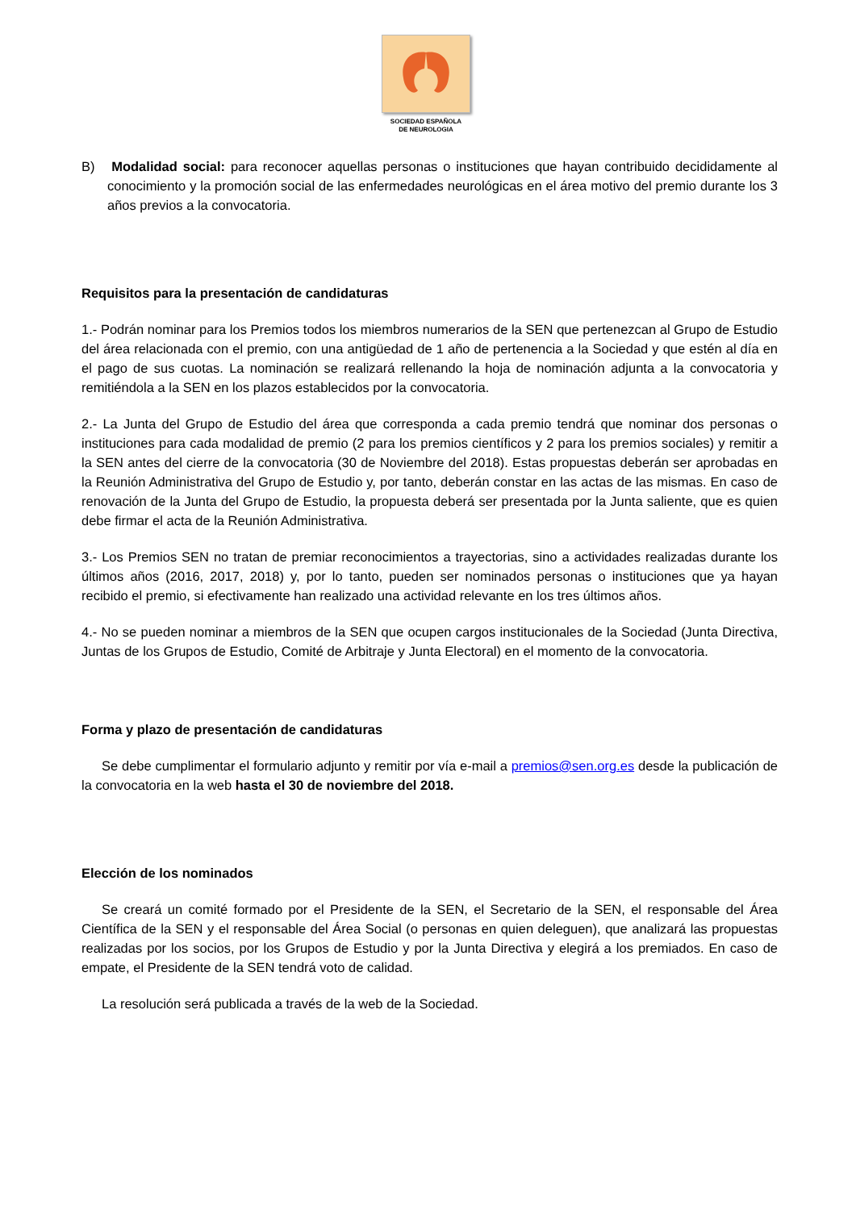SOCIEDAD ESPAÑOLA
DE NEUROLOGIA
B) Modalidad social: para reconocer aquellas personas o instituciones que hayan contribuido decididamente al conocimiento y la promoción social de las enfermedades neurológicas en el área motivo del premio durante los 3 años previos a la convocatoria.
Requisitos para la presentación de candidaturas
1.- Podrán nominar para los Premios todos los miembros numerarios de la SEN que pertenezcan al Grupo de Estudio del área relacionada con el premio, con una antigüedad de 1 año de pertenencia a la Sociedad y que estén al día en el pago de sus cuotas. La nominación se realizará rellenando la hoja de nominación adjunta a la convocatoria y remitiéndola a la SEN en los plazos establecidos por la convocatoria.
2.- La Junta del Grupo de Estudio del área que corresponda a cada premio tendrá que nominar dos personas o instituciones para cada modalidad de premio (2 para los premios científicos y 2 para los premios sociales) y remitir a la SEN antes del cierre de la convocatoria (30 de Noviembre del 2018). Estas propuestas deberán ser aprobadas en la Reunión Administrativa del Grupo de Estudio y, por tanto, deberán constar en las actas de las mismas. En caso de renovación de la Junta del Grupo de Estudio, la propuesta deberá ser presentada por la Junta saliente, que es quien debe firmar el acta de la Reunión Administrativa.
3.- Los Premios SEN no tratan de premiar reconocimientos a trayectorias, sino a actividades realizadas durante los últimos años (2016, 2017, 2018) y, por lo tanto, pueden ser nominados personas o instituciones que ya hayan recibido el premio, si efectivamente han realizado una actividad relevante en los tres últimos años.
4.- No se pueden nominar a miembros de la SEN que ocupen cargos institucionales de la Sociedad (Junta Directiva, Juntas de los Grupos de Estudio, Comité de Arbitraje y Junta Electoral) en el momento de la convocatoria.
Forma y plazo de presentación de candidaturas
Se debe cumplimentar el formulario adjunto y remitir por vía e-mail a premios@sen.org.es desde la publicación de la convocatoria en la web hasta el 30 de noviembre del 2018.
Elección de los nominados
Se creará un comité formado por el Presidente de la SEN, el Secretario de la SEN, el responsable del Área Científica de la SEN y el responsable del Área Social (o personas en quien deleguen), que analizará las propuestas realizadas por los socios, por los Grupos de Estudio y por la Junta Directiva y elegirá a los premiados. En caso de empate, el Presidente de la SEN tendrá voto de calidad.
La resolución será publicada a través de la web de la Sociedad.